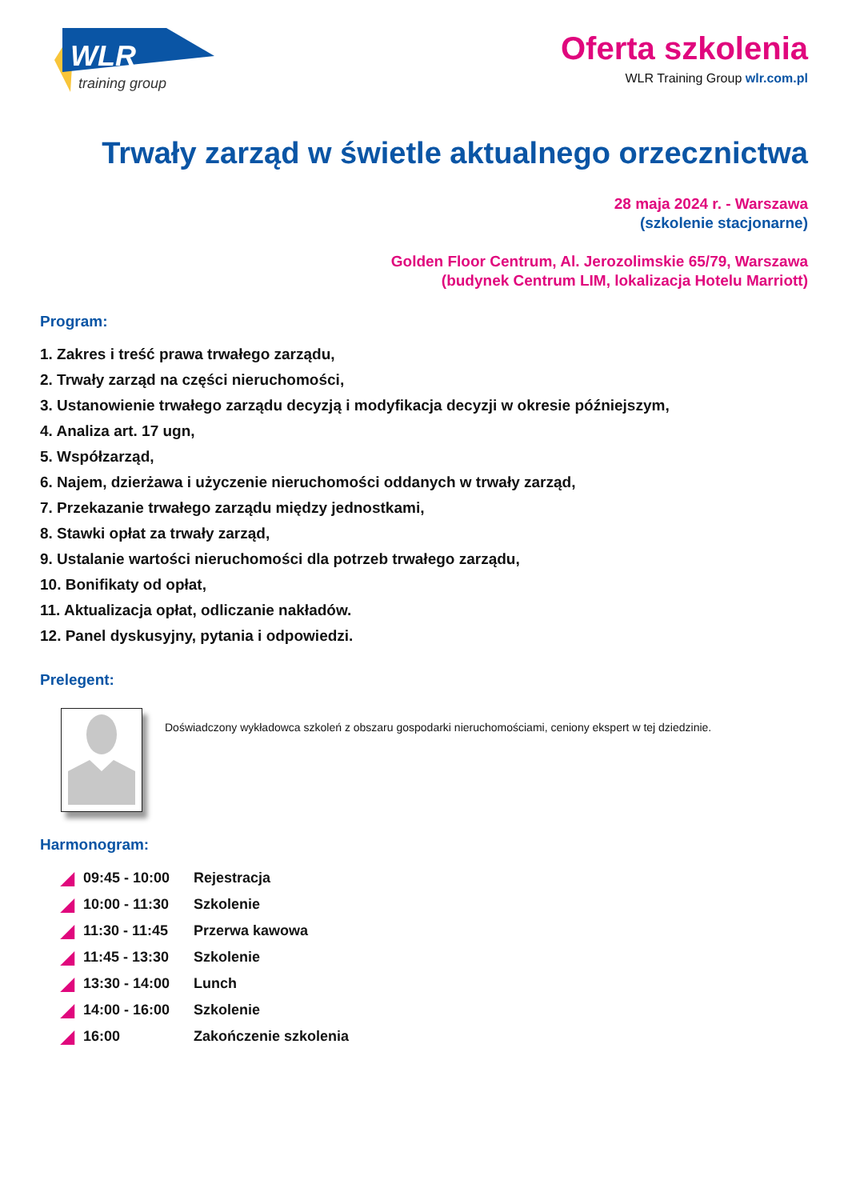WLR
training group
Oferta szkolenia
WLR Training Group wlr.com.pl
Trwały zarząd w świetle aktualnego orzecznictwa
28 maja 2024 r. - Warszawa
(szkolenie stacjonarne)
Golden Floor Centrum, Al. Jerozolimskie 65/79, Warszawa
(budynek Centrum LIM, lokalizacja Hotelu Marriott)
Program:
1. Zakres i treść prawa trwałego zarządu,
2. Trwały zarząd na części nieruchomości,
3. Ustanowienie trwałego zarządu decyzją i modyfikacja decyzji w okresie późniejszym,
4. Analiza art. 17 ugn,
5. Współzarząd,
6. Najem, dzierżawa i użyczenie nieruchomości oddanych w trwały zarząd,
7. Przekazanie trwałego zarządu między jednostkami,
8. Stawki opłat za trwały zarząd,
9. Ustalanie wartości nieruchomości dla potrzeb trwałego zarządu,
10. Bonifikaty od opłat,
11. Aktualizacja opłat, odliczanie nakładów.
12. Panel dyskusyjny, pytania i odpowiedzi.
Prelegent:
Doświadczony wykładowca szkoleń z obszaru gospodarki nieruchomościami, ceniony ekspert w tej dziedzinie.
Harmonogram:
| ◢ | 09:45 - 10:00 | Rejestracja |
| ◢ | 10:00 - 11:30 | Szkolenie |
| ◢ | 11:30 - 11:45 | Przerwa kawowa |
| ◢ | 11:45 - 13:30 | Szkolenie |
| ◢ | 13:30 - 14:00 | Lunch |
| ◢ | 14:00 - 16:00 | Szkolenie |
| ◢ | 16:00 | Zakończenie szkolenia |